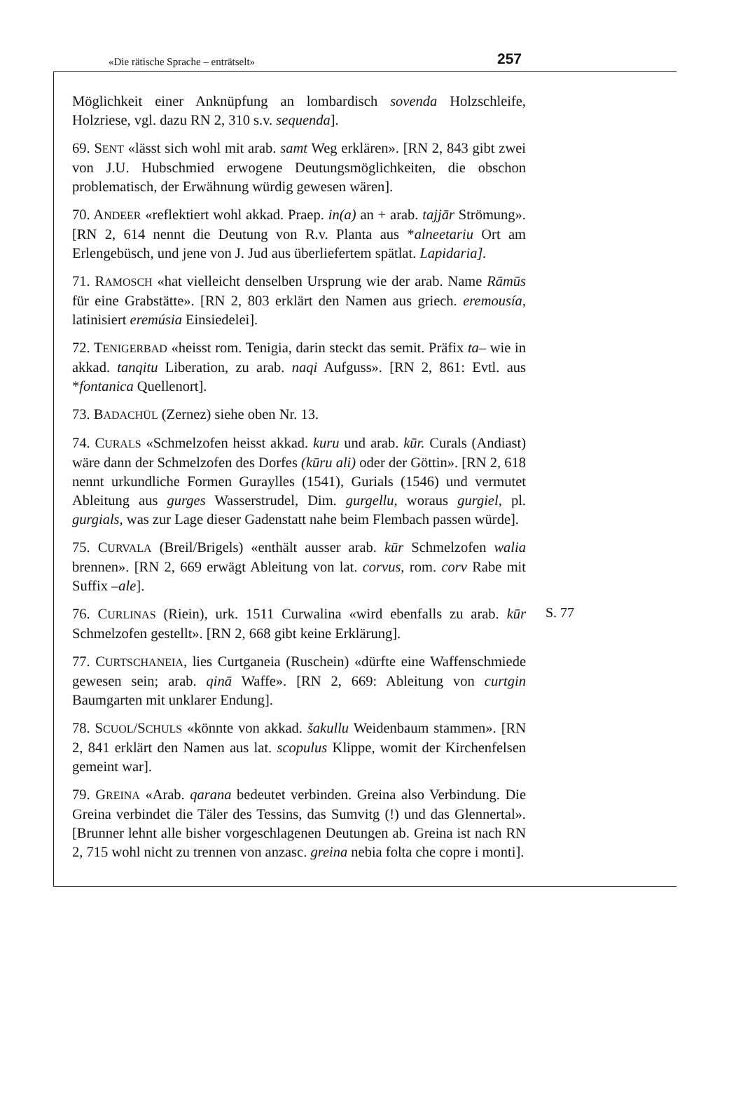«Die rätische Sprache – enträtselt» 257
Möglichkeit einer Anknüpfung an lombardisch sovenda Holzschleife, Holzriese, vgl. dazu RN 2, 310 s.v. sequenda].
69. SENT «lässt sich wohl mit arab. samt Weg erklären». [RN 2, 843 gibt zwei von J.U. Hubschmied erwogene Deutungsmöglichkeiten, die obschon problematisch, der Erwähnung würdig gewesen wären].
70. ANDEER «reflektiert wohl akkad. Praep. in(a) an + arab. tajjār Strömung». [RN 2, 614 nennt die Deutung von R.v. Planta aus *alneetariu Ort am Erlengebüsch, und jene von J. Jud aus überliefertem spätlat. Lapidaria].
71. RAMOSCH «hat vielleicht denselben Ursprung wie der arab. Name Rāmūs für eine Grabstätte». [RN 2, 803 erklärt den Namen aus griech. eremousía, latinisiert eremúsia Einsiedelei].
72. TENIGERBAD «heisst rom. Tenigia, darin steckt das semit. Präfix ta– wie in akkad. tanqitu Liberation, zu arab. naqi Aufguss». [RN 2, 861: Evtl. aus *fontanica Quellenort].
73. BADACHÜL (Zernez) siehe oben Nr. 13.
74. CURALS «Schmelzofen heisst akkad. kuru und arab. kūr. Curals (Andiast) wäre dann der Schmelzofen des Dorfes (kūru ali) oder der Göttin». [RN 2, 618 nennt urkundliche Formen Guraylles (1541), Gurials (1546) und vermutet Ableitung aus gurges Wasserstrudel, Dim. gurgellu, woraus gurgiel, pl. gurgials, was zur Lage dieser Gadenstatt nahe beim Flembach passen würde].
75. CURVALA (Breil/Brigels) «enthält ausser arab. kūr Schmelzofen walia brennen». [RN 2, 669 erwägt Ableitung von lat. corvus, rom. corv Rabe mit Suffix –ale].
76. CURLINAS (Riein), urk. 1511 Curwalina «wird ebenfalls zu arab. kūr Schmelzofen gestellt». [RN 2, 668 gibt keine Erklärung].
S. 77
77. CURTSCHANEIA, lies Curtganeia (Ruschein) «dürfte eine Waffenschmiede gewesen sein; arab. qinā Waffe». [RN 2, 669: Ableitung von curtgin Baumgarten mit unklarer Endung].
78. SCUOL/SCHULS «könnte von akkad. šakullu Weidenbaum stammen». [RN 2, 841 erklärt den Namen aus lat. scopulus Klippe, womit der Kirchenfelsen gemeint war].
79. GREINA «Arab. qarana bedeutet verbinden. Greina also Verbindung. Die Greina verbindet die Täler des Tessins, das Sumvitg (!) und das Glennertal». [Brunner lehnt alle bisher vorgeschlagenen Deutungen ab. Greina ist nach RN 2, 715 wohl nicht zu trennen von anzasc. greina nebia folta che copre i monti].